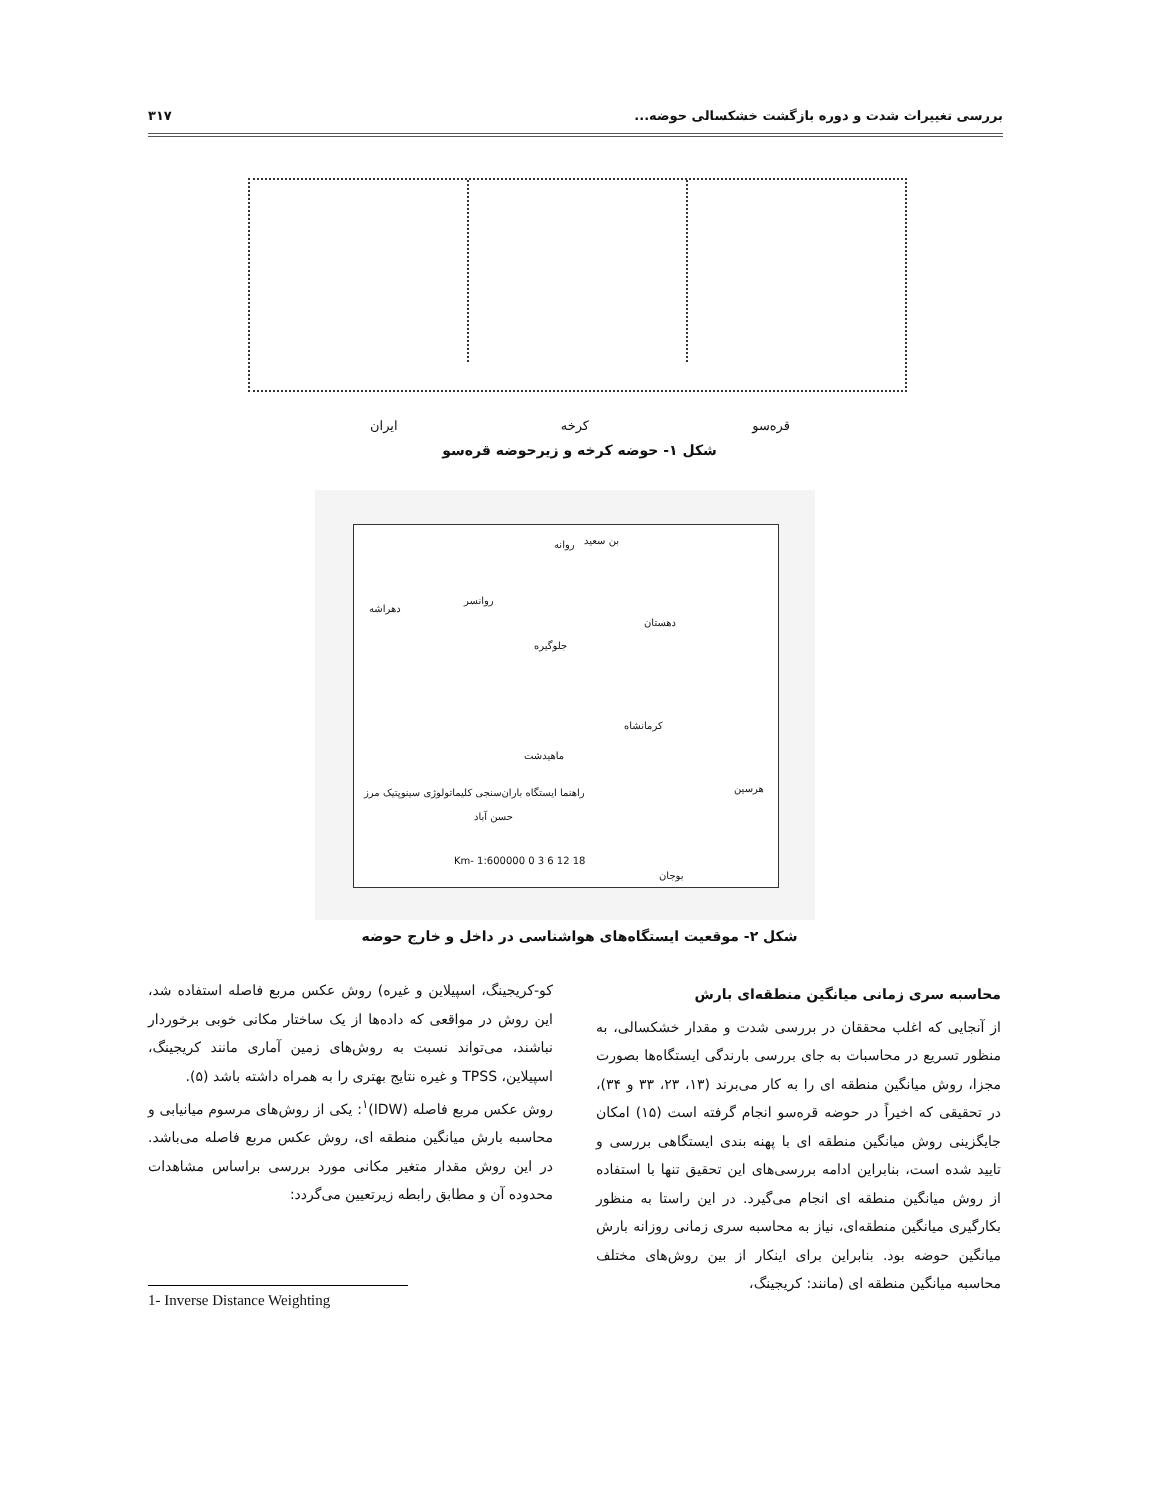بررسی تغییرات شدت و دوره بازگشت خشکسالی حوضه... ۳۱۷
قره‌سو کرخه ایران
شکل ۱- حوضه کرخه و زیرحوضه قره‌سو
بن سعید روانه
روانسر
دهراشه
دهستان
جلوگیره
کرمانشاه
ماهیدشت
هرسین
حسن آباد
بوجان
راهنما ایستگاه باران‌سنجی کلیماتولوژی سینوپتیک مرز
Km- 1:600000 0 3 6 12 18
شکل ۲- موقعیت ایستگاه‌های هواشناسی در داخل و خارج حوضه
محاسبه سری زمانی میانگین منطقه‌ای بارش
از آنجایی که اغلب محققان در بررسی شدت و مقدار خشکسالی، به منظور تسریع در محاسبات به جای بررسی بارندگی ایستگاه‌ها بصورت مجزا، روش میانگین منطقه ای را به کار می‌برند (۱۳، ۲۳، ۳۳ و ۳۴)، در تحقیقی که اخیراً در حوضه قره‌سو انجام گرفته است (۱۵) امکان جایگزینی روش میانگین منطقه ای با پهنه بندی ایستگاهی بررسی و تایید شده است، بنابراین ادامه بررسی‌های این تحقیق تنها با استفاده از روش میانگین منطقه ای انجام می‌گیرد. در این راستا به منظور بکارگیری میانگین منطقه‌ای، نیاز به محاسبه سری زمانی روزانه بارش میانگین حوضه بود. بنابراین برای اینکار از بین روش‌های مختلف محاسبه میانگین منطقه ای (مانند: کریجینگ،
کو-کریجینگ، اسپیلاین و غیره) روش عکس مربع فاصله استفاده شد، این روش در مواقعی که داده‌ها از یک ساختار مکانی خوبی برخوردار نباشند، می‌تواند نسبت به روش‌های زمین آماری مانند کریجینگ، اسپیلاین، TPSS و غیره نتایج بهتری را به همراه داشته باشد (۵).
روش عکس مربع فاصله (IDW)<sup>۱</sup>: یکی از روش‌های مرسوم میانیابی و محاسبه بارش میانگین منطقه ای، روش عکس مربع فاصله می‌باشد. در این روش مقدار متغیر مکانی مورد بررسی براساس مشاهدات محدوده آن و مطابق رابطه زیرتعیین می‌گردد:
1- Inverse Distance Weighting